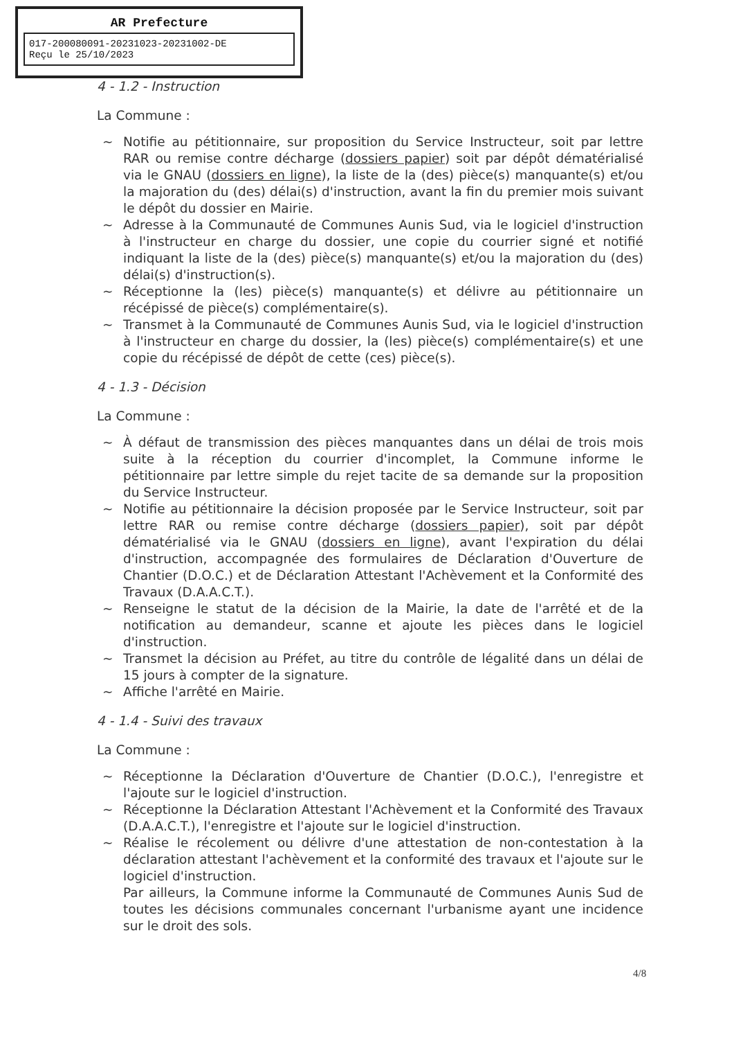AR Prefecture
017-200080091-20231023-20231002-DE
Reçu le 25/10/2023
4 - 1.2 - Instruction
La Commune :
~ Notifie au pétitionnaire, sur proposition du Service Instructeur, soit par lettre RAR ou remise contre décharge (dossiers papier) soit par dépôt dématérialisé via le GNAU (dossiers en ligne), la liste de la (des) pièce(s) manquante(s) et/ou la majoration du (des) délai(s) d'instruction, avant la fin du premier mois suivant le dépôt du dossier en Mairie.
~ Adresse à la Communauté de Communes Aunis Sud, via le logiciel d'instruction à l'instructeur en charge du dossier, une copie du courrier signé et notifié indiquant la liste de la (des) pièce(s) manquante(s) et/ou la majoration du (des) délai(s) d'instruction(s).
~ Réceptionne la (les) pièce(s) manquante(s) et délivre au pétitionnaire un récépissé de pièce(s) complémentaire(s).
~ Transmet à la Communauté de Communes Aunis Sud, via le logiciel d'instruction à l'instructeur en charge du dossier, la (les) pièce(s) complémentaire(s) et une copie du récépissé de dépôt de cette (ces) pièce(s).
4 - 1.3 - Décision
La Commune :
~ À défaut de transmission des pièces manquantes dans un délai de trois mois suite à la réception du courrier d'incomplet, la Commune informe le pétitionnaire par lettre simple du rejet tacite de sa demande sur la proposition du Service Instructeur.
~ Notifie au pétitionnaire la décision proposée par le Service Instructeur, soit par lettre RAR ou remise contre décharge (dossiers papier), soit par dépôt dématérialisé via le GNAU (dossiers en ligne), avant l'expiration du délai d'instruction, accompagnée des formulaires de Déclaration d'Ouverture de Chantier (D.O.C.) et de Déclaration Attestant l'Achèvement et la Conformité des Travaux (D.A.A.C.T.).
~ Renseigne le statut de la décision de la Mairie, la date de l'arrêté et de la notification au demandeur, scanne et ajoute les pièces dans le logiciel d'instruction.
~ Transmet la décision au Préfet, au titre du contrôle de légalité dans un délai de 15 jours à compter de la signature.
~ Affiche l'arrêté en Mairie.
4 - 1.4 - Suivi des travaux
La Commune :
~ Réceptionne la Déclaration d'Ouverture de Chantier (D.O.C.), l'enregistre et l'ajoute sur le logiciel d'instruction.
~ Réceptionne la Déclaration Attestant l'Achèvement et la Conformité des Travaux (D.A.A.C.T.), l'enregistre et l'ajoute sur le logiciel d'instruction.
~ Réalise le récolement ou délivre d'une attestation de non-contestation à la déclaration attestant l'achèvement et la conformité des travaux et l'ajoute sur le logiciel d'instruction.
Par ailleurs, la Commune informe la Communauté de Communes Aunis Sud de toutes les décisions communales concernant l'urbanisme ayant une incidence sur le droit des sols.
4/8